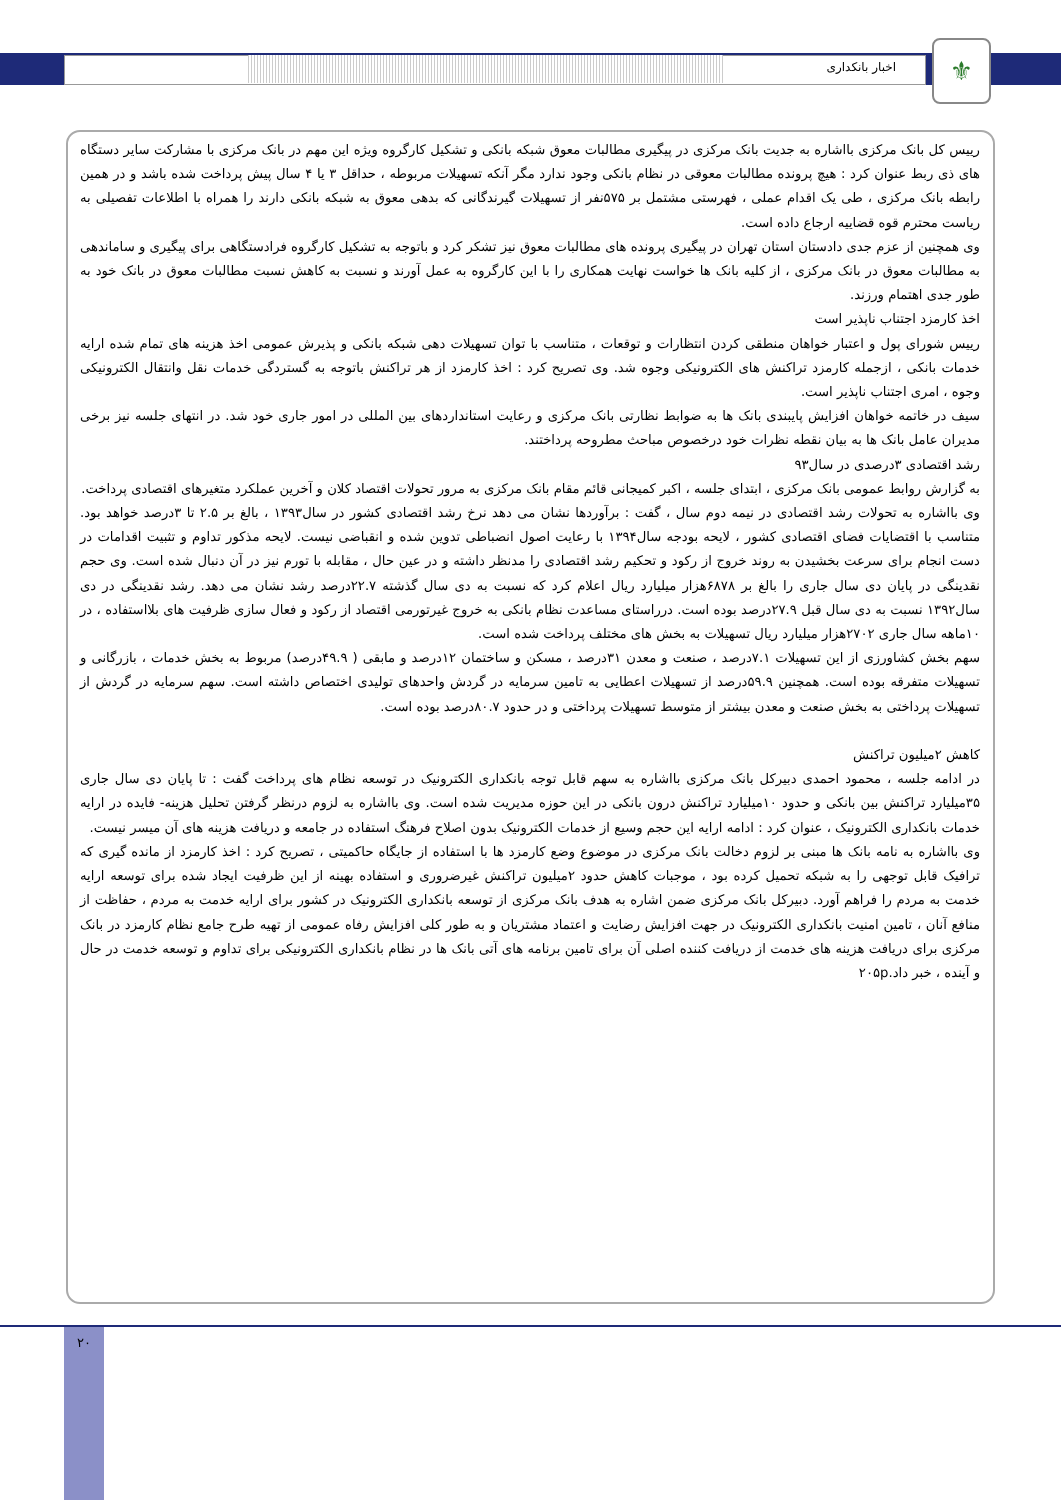اخبار بانکداری ⚜
رییس کل بانک مرکزی بااشاره به جدیت بانک مرکزی در پیگیری مطالبات معوق شبکه بانکی و تشکیل کارگروه ویژه این مهم در بانک مرکزی با مشارکت سایر دستگاه های ذی ربط عنوان کرد : هیچ پرونده مطالبات معوقی در نظام بانکی وجود ندارد مگر آنکه تسهیلات مربوطه ، حداقل ۳ یا ۴ سال پیش پرداخت شده باشد و در همین رابطه بانک مرکزی ، طی یک اقدام عملی ، فهرستی مشتمل بر ۵۷۵نفر از تسهیلات گیرندگانی که بدهی معوق به شبکه بانکی دارند را همراه با اطلاعات تفصیلی به ریاست محترم قوه قضاییه ارجاع داده است.
وی همچنین از عزم جدی دادستان استان تهران در پیگیری پرونده های مطالبات معوق نیز تشکر کرد و باتوجه به تشکیل کارگروه فرادستگاهی برای پیگیری و ساماندهی به مطالبات معوق در بانک مرکزی ، از کلیه بانک ها خواست نهایت همکاری را با این کارگروه به عمل آورند و نسبت به کاهش نسبت مطالبات معوق در بانک خود به طور جدی اهتمام ورزند.
اخذ کارمزد اجتناب ناپذیر است
رییس شورای پول و اعتبار خواهان منطقی کردن انتظارات و توقعات ، متناسب با توان تسهیلات دهی شبکه بانکی و پذیرش عمومی اخذ هزینه های تمام شده ارایه خدمات بانکی ، ازجمله کارمزد تراکنش های الکترونیکی وجوه شد. وی تصریح کرد : اخذ کارمزد از هر تراکنش باتوجه به گستردگی خدمات نقل وانتقال الکترونیکی وجوه ، امری اجتناب ناپذیر است.
سیف در خاتمه خواهان افزایش پایبندی بانک ها به ضوابط نظارتی بانک مرکزی و رعایت استانداردهای بین المللی در امور جاری خود شد. در انتهای جلسه نیز برخی مدیران عامل بانک ها به بیان نقطه نظرات خود درخصوص مباحث مطروحه پرداختند.
رشد اقتصادی ۳درصدی در سال۹۳
به گزارش روابط عمومی بانک مرکزی ، ابتدای جلسه ، اکبر کمیجانی قائم مقام بانک مرکزی به مرور تحولات اقتصاد کلان و آخرین عملکرد متغیرهای اقتصادی پرداخت.
وی بااشاره به تحولات رشد اقتصادی در نیمه دوم سال ، گفت : برآوردها نشان می دهد نرخ رشد اقتصادی کشور در سال۱۳۹۳ ، بالغ بر ۲.۵ تا ۳درصد خواهد بود. متناسب با اقتضایات فضای اقتصادی کشور ، لایحه بودجه سال۱۳۹۴ با رعایت اصول انضباطی تدوین شده و انقباضی نیست. لایحه مذکور تداوم و تثبیت اقدامات در دست انجام برای سرعت بخشیدن به روند خروج از رکود و تحکیم رشد اقتصادی را مدنظر داشته و در عین حال ، مقابله با تورم نیز در آن دنبال شده است. وی حجم نقدینگی در پایان دی سال جاری را بالغ بر ۶۸۷۸هزار میلیارد ریال اعلام کرد که نسبت به دی سال گذشته ۲۲.۷درصد رشد نشان می دهد. رشد نقدینگی در دی سال۱۳۹۲ نسبت به دی سال قبل ۲۷.۹درصد بوده است. درراستای مساعدت نظام بانکی به خروج غیرتورمی اقتصاد از رکود و فعال سازی ظرفیت های بلااستفاده ، در ۱۰ماهه سال جاری ۲۷۰۲هزار میلیارد ریال تسهیلات به بخش های مختلف پرداخت شده است.
سهم بخش کشاورزی از این تسهیلات ۷.۱درصد ، صنعت و معدن ۳۱درصد ، مسکن و ساختمان ۱۲درصد و مابقی ( ۴۹.۹درصد) مربوط به بخش خدمات ، بازرگانی و تسهیلات متفرقه بوده است. همچنین ۵۹.۹درصد از تسهیلات اعطایی به تامین سرمایه در گردش واحدهای تولیدی اختصاص داشته است. سهم سرمایه در گردش از تسهیلات پرداختی به بخش صنعت و معدن بیشتر از متوسط تسهیلات پرداختی و در حدود ۸۰.۷درصد بوده است.
کاهش ۲میلیون تراکنش
در ادامه جلسه ، محمود احمدی دبیرکل بانک مرکزی بااشاره به سهم قابل توجه بانکداری الکترونیک در توسعه نظام های پرداخت گفت : تا پایان دی سال جاری ۳۵میلیارد تراکنش بین بانکی و حدود ۱۰میلیارد تراکنش درون بانکی در این حوزه مدیریت شده است. وی بااشاره به لزوم درنظر گرفتن تحلیل هزینه- فایده در ارایه خدمات بانکداری الکترونیک ، عنوان کرد : ادامه ارایه این حجم وسیع از خدمات الکترونیک بدون اصلاح فرهنگ استفاده در جامعه و دریافت هزینه های آن میسر نیست.
وی بااشاره به نامه بانک ها مبنی بر لزوم دخالت بانک مرکزی در موضوع وضع کارمزد ها با استفاده از جایگاه حاکمیتی ، تصریح کرد : اخذ کارمزد از مانده گیری که ترافیک قابل توجهی را به شبکه تحمیل کرده بود ، موجبات کاهش حدود ۲میلیون تراکنش غیرضروری و استفاده بهینه از این ظرفیت ایجاد شده برای توسعه ارایه خدمت به مردم را فراهم آورد. دبیرکل بانک مرکزی ضمن اشاره به هدف بانک مرکزی از توسعه بانکداری الکترونیک در کشور برای ارایه خدمت به مردم ، حفاظت از منافع آنان ، تامین امنیت بانکداری الکترونیک در جهت افزایش رضایت و اعتماد مشتریان و به طور کلی افزایش رفاه عمومی از تهیه طرح جامع نظام کارمزد در بانک مرکزی برای دریافت هزینه های خدمت از دریافت کننده اصلی آن برای تامین برنامه های آتی بانک ها در نظام بانکداری الکترونیکی برای تداوم و توسعه خدمت در حال و آینده ، خبر داد.۲۰۵p
۲۰